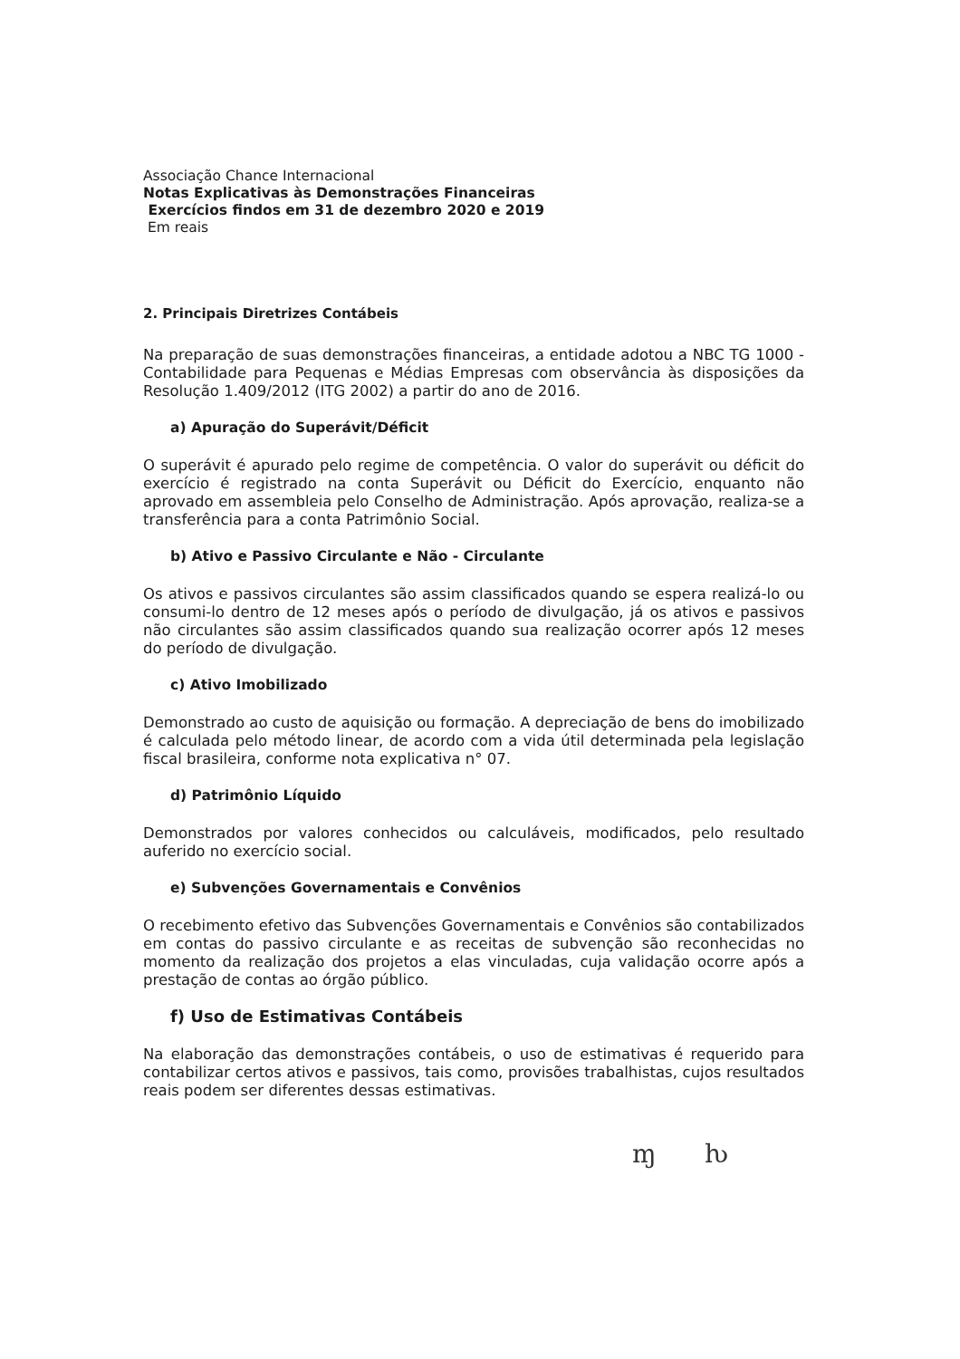Associação Chance Internacional
Notas Explicativas às Demonstrações Financeiras
Exercícios findos em 31 de dezembro 2020 e 2019
Em reais
2. Principais Diretrizes Contábeis
Na preparação de suas demonstrações financeiras, a entidade adotou a NBC TG 1000 - Contabilidade para Pequenas e Médias Empresas com observância às disposições da Resolução 1.409/2012 (ITG 2002) a partir do ano de 2016.
a) Apuração do Superávit/Déficit
O superávit é apurado pelo regime de competência. O valor do superávit ou déficit do exercício é registrado na conta Superávit ou Déficit do Exercício, enquanto não aprovado em assembleia pelo Conselho de Administração. Após aprovação, realiza-se a transferência para a conta Patrimônio Social.
b) Ativo e Passivo Circulante e Não - Circulante
Os ativos e passivos circulantes são assim classificados quando se espera realizá-lo ou consumi-lo dentro de 12 meses após o período de divulgação, já os ativos e passivos não circulantes são assim classificados quando sua realização ocorrer após 12 meses do período de divulgação.
c) Ativo Imobilizado
Demonstrado ao custo de aquisição ou formação. A depreciação de bens do imobilizado é calculada pelo método linear, de acordo com a vida útil determinada pela legislação fiscal brasileira, conforme nota explicativa n° 07.
d) Patrimônio Líquido
Demonstrados por valores conhecidos ou calculáveis, modificados, pelo resultado auferido no exercício social.
e) Subvenções Governamentais e Convênios
O recebimento efetivo das Subvenções Governamentais e Convênios são contabilizados em contas do passivo circulante e as receitas de subvenção são reconhecidas no momento da realização dos projetos a elas vinculadas, cuja validação ocorre após a prestação de contas ao órgão público.
f) Uso de Estimativas Contábeis
Na elaboração das demonstrações contábeis, o uso de estimativas é requerido para contabilizar certos ativos e passivos, tais como, provisões trabalhistas, cujos resultados reais podem ser diferentes dessas estimativas.
ɱ ƕ